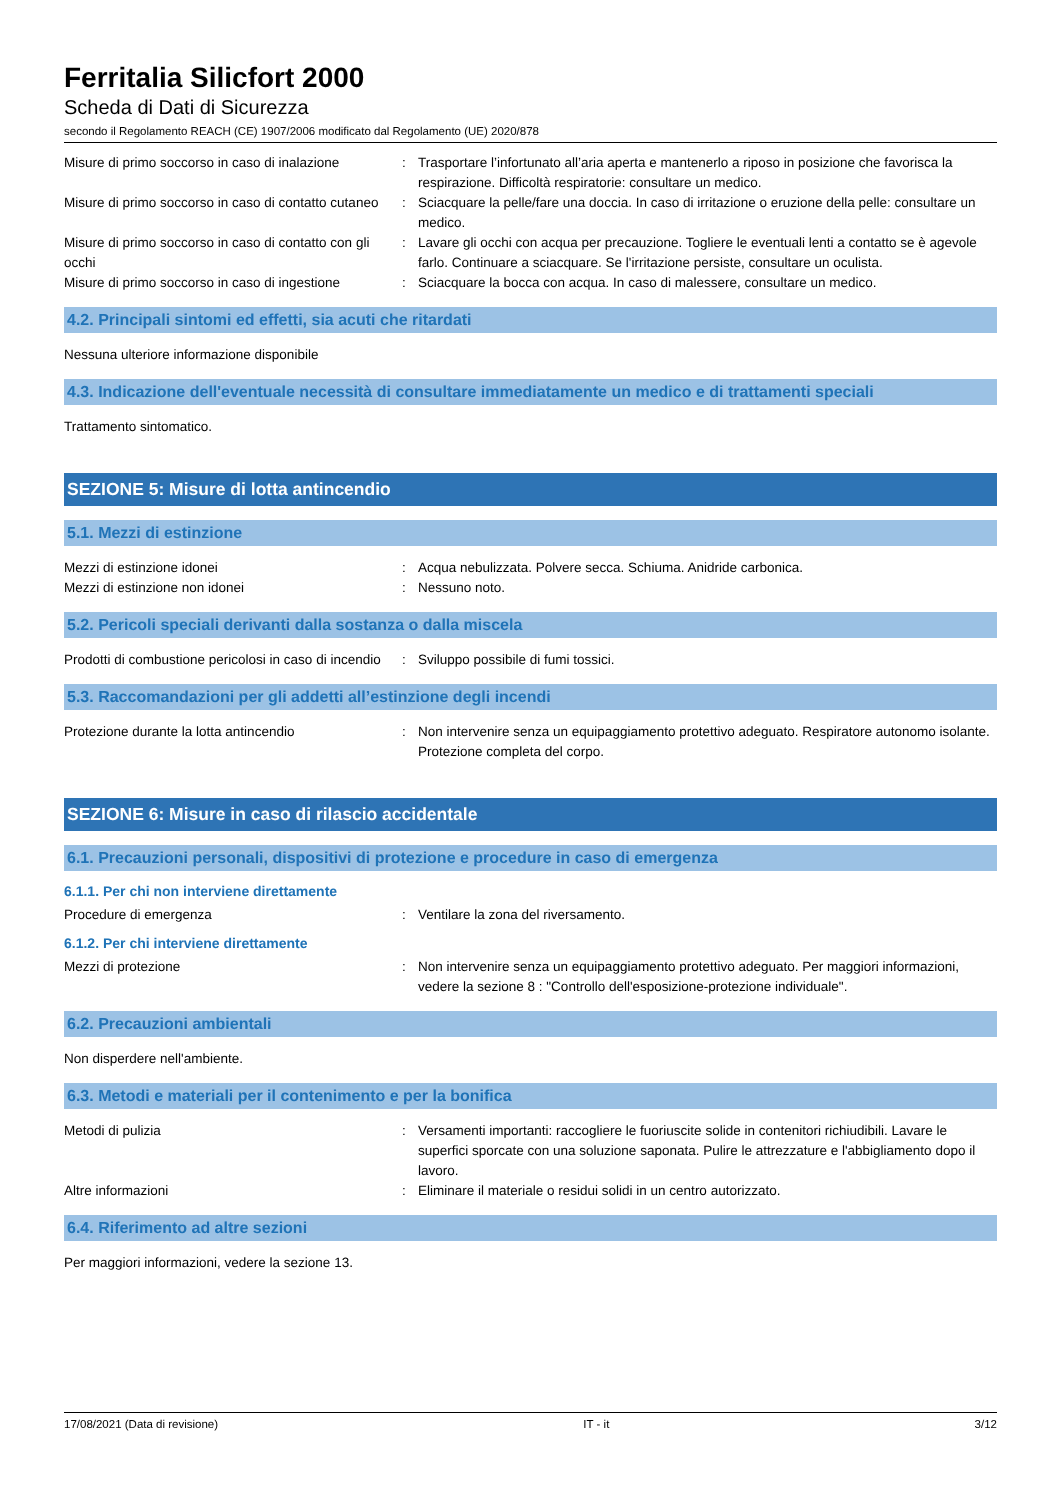Ferritalia Silicfort 2000
Scheda di Dati di Sicurezza
secondo il Regolamento REACH (CE) 1907/2006 modificato dal Regolamento (UE) 2020/878
Misure di primo soccorso in caso di inalazione
: Trasportare l’infortunato all’aria aperta e mantenerlo a riposo in posizione che favorisca la respirazione. Difficoltà respiratorie: consultare un medico.
Misure di primo soccorso in caso di contatto cutaneo
: Sciacquare la pelle/fare una doccia. In caso di irritazione o eruzione della pelle: consultare un medico.
Misure di primo soccorso in caso di contatto con gli occhi
: Lavare gli occhi con acqua per precauzione. Togliere le eventuali lenti a contatto se è agevole farlo. Continuare a sciacquare. Se l'irritazione persiste, consultare un oculista.
Misure di primo soccorso in caso di ingestione
: Sciacquare la bocca con acqua. In caso di malessere, consultare un medico.
4.2. Principali sintomi ed effetti, sia acuti che ritardati
Nessuna ulteriore informazione disponibile
4.3. Indicazione dell'eventuale necessità di consultare immediatamente un medico e di trattamenti speciali
Trattamento sintomatico.
SEZIONE 5: Misure di lotta antincendio
5.1. Mezzi di estinzione
Mezzi di estinzione idonei : Acqua nebulizzata. Polvere secca. Schiuma. Anidride carbonica.
Mezzi di estinzione non idonei : Nessuno noto.
5.2. Pericoli speciali derivanti dalla sostanza o dalla miscela
Prodotti di combustione pericolosi in caso di incendio
: Sviluppo possibile di fumi tossici.
5.3. Raccomandazioni per gli addetti all’estinzione degli incendi
Protezione durante la lotta antincendio : Non intervenire senza un equipaggiamento protettivo adeguato. Respiratore autonomo isolante. Protezione completa del corpo.
SEZIONE 6: Misure in caso di rilascio accidentale
6.1. Precauzioni personali, dispositivi di protezione e procedure in caso di emergenza
6.1.1. Per chi non interviene direttamente
Procedure di emergenza : Ventilare la zona del riversamento.
6.1.2. Per chi interviene direttamente
Mezzi di protezione : Non intervenire senza un equipaggiamento protettivo adeguato. Per maggiori informazioni, vedere la sezione 8 : "Controllo dell'esposizione-protezione individuale".
6.2. Precauzioni ambientali
Non disperdere nell'ambiente.
6.3. Metodi e materiali per il contenimento e per la bonifica
Metodi di pulizia : Versamenti importanti: raccogliere le fuoriuscite solide in contenitori richiudibili. Lavare le superfici sporcate con una soluzione saponata. Pulire le attrezzature e l'abbigliamento dopo il lavoro.
Altre informazioni : Eliminare il materiale o residui solidi in un centro autorizzato.
6.4. Riferimento ad altre sezioni
Per maggiori informazioni, vedere la sezione 13.
17/08/2021 (Data di revisione) IT - it 3/12